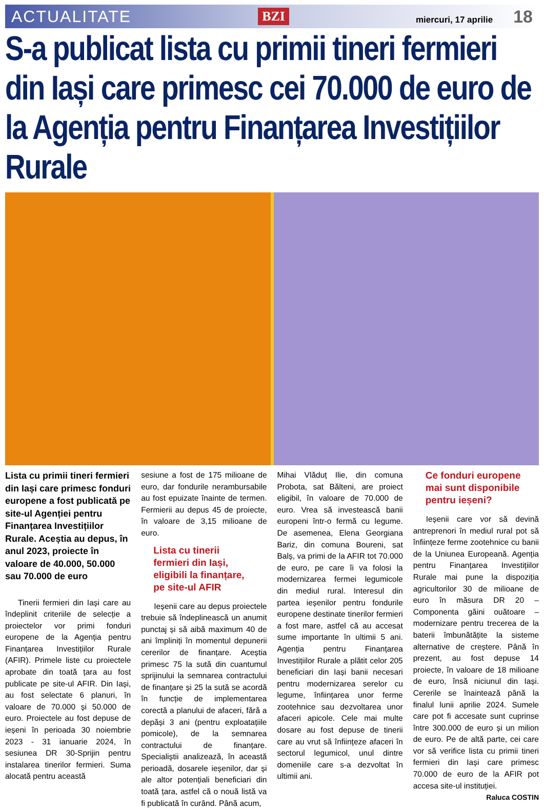ACTUALITATE BZI miercuri, 17 aprilie 18
S-a publicat lista cu primii tineri fermieri din Iași care primesc cei 70.000 de euro de la Agenția pentru Finanțarea Investițiilor Rurale
Lista cu primii tineri fermieri din Iași care primesc fonduri europene a fost publicată pe site-ul Agenției pentru Finanțarea Investițiilor Rurale. Aceștia au depus, în anul 2023, proiecte în valoare de 40.000, 50.000 sau 70.000 de euro
Tinerii fermieri din Iași care au îndeplinit criteriile de selecție a proiectelor vor primi fonduri europene de la Agenția pentru Finanțarea Investițiilor Rurale (AFIR). Primele liste cu proiectele aprobate din toată țara au fost publicate pe site-ul AFIR. Din Iași, au fost selectate 6 planuri, în valoare de 70.000 și 50.000 de euro. Proiectele au fost depuse de ieșeni în perioada 30 noiembrie 2023 - 31 ianuarie 2024, în sesiunea DR 30-Sprijin pentru instalarea tinerilor fermieri. Suma alocată pentru această
sesiune a fost de 175 milioane de euro, dar fondurile nerambursabile au fost epuizate înainte de termen. Fermierii au depus 45 de proiecte, în valoare de 3,15 milioane de euro.
Lista cu tinerii fermieri din Iași, eligibili la finanțare, pe site-ul AFIR
Ieșenii care au depus proiectele trebuie să îndeplinească un anumit punctaj și să aibă maximum 40 de ani împliniți în momentul depunerii cererilor de finanțare. Aceștia primesc 75 la sută din cuantumul sprijinului la semnarea contractului de finanțare și 25 la sută se acordă în funcție de implementarea corectă a planului de afaceri, fără a depăși 3 ani (pentru exploatațiile pomicole), de la semnarea contractului de finanțare. Specialiștii analizează, în această perioadă, dosarele ieșenilor, dar și ale altor potențiali beneficiari din toată țara, astfel că o nouă listă va fi publicată în curând. Până acum,
Mihai Vlăduț Ilie, din comuna Probota, sat Bălteni, are proiect eligibil, în valoare de 70.000 de euro. Vrea să investească banii europeni într-o fermă cu legume. De asemenea, Elena Georgiana Bariz, din comuna Boureni, sat Balș, va primi de la AFIR tot 70.000 de euro, pe care îi va folosi la modernizarea fermei legumicole din mediul rural. Interesul din partea ieșenilor pentru fondurile europene destinate tinerilor fermieri a fost mare, astfel că au accesat sume importante în ultimii 5 ani. Agenția pentru Finanțarea Investițiilor Rurale a plătit celor 205 beneficiari din Iași banii necesari pentru modernizarea serelor cu legume, înființarea unor ferme zootehnice sau dezvoltarea unor afaceri apicole. Cele mai multe dosare au fost depuse de tinerii care au vrut să înființeze afaceri în sectorul legumicol, unul dintre domeniile care s-a dezvoltat în ultimii ani.
Ce fonduri europene mai sunt disponibile pentru ieșeni?
Ieșenii care vor să devină antreprenori în mediul rural pot să înființeze ferme zootehnice cu banii de la Uniunea Europeană. Agenția pentru Finanțarea Investițiilor Rurale mai pune la dispoziția agricultorilor 30 de milioane de euro în măsura DR 20 – Componenta găini ouătoare – modernizare pentru trecerea de la baterii îmbunătățite la sisteme alternative de creștere. Până în prezent, au fost depuse 14 proiecte, în valoare de 18 milioane de euro, însă niciunul din Iași. Cererile se înaintează până la finalul lunii aprilie 2024. Sumele care pot fi accesate sunt cuprinse între 300.000 de euro și un milion de euro. Pe de altă parte, cei care vor să verifice lista cu primii tineri fermieri din Iași care primesc 70.000 de euro de la AFIR pot accesa site-ul instituției.
Raluca COSTIN